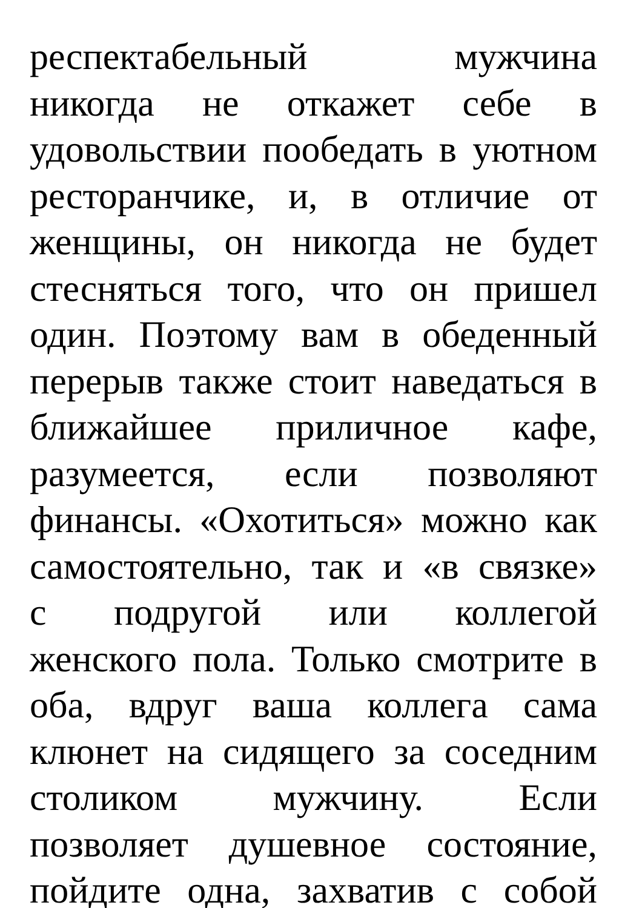респектабельный мужчина
никогда не откажет себе в
удовольствии пообедать в уютном
ресторанчике, и, в отличие от
женщины, он никогда не будет
стесняться того, что он пришел
один. Поэтому вам в обеденный
перерыв также стоит наведаться в
ближайшее приличное кафе,
разумеется, если позволяют
финансы. «Охотиться» можно как
самостоятельно, так и «в связке»
с подругой или коллегой
женского пола. Только смотрите в
оба, вдруг ваша коллега сама
клюнет на сидящего за соседним
столиком мужчину. Если
позволяет душевное состояние,
пойдите одна, захватив с собой